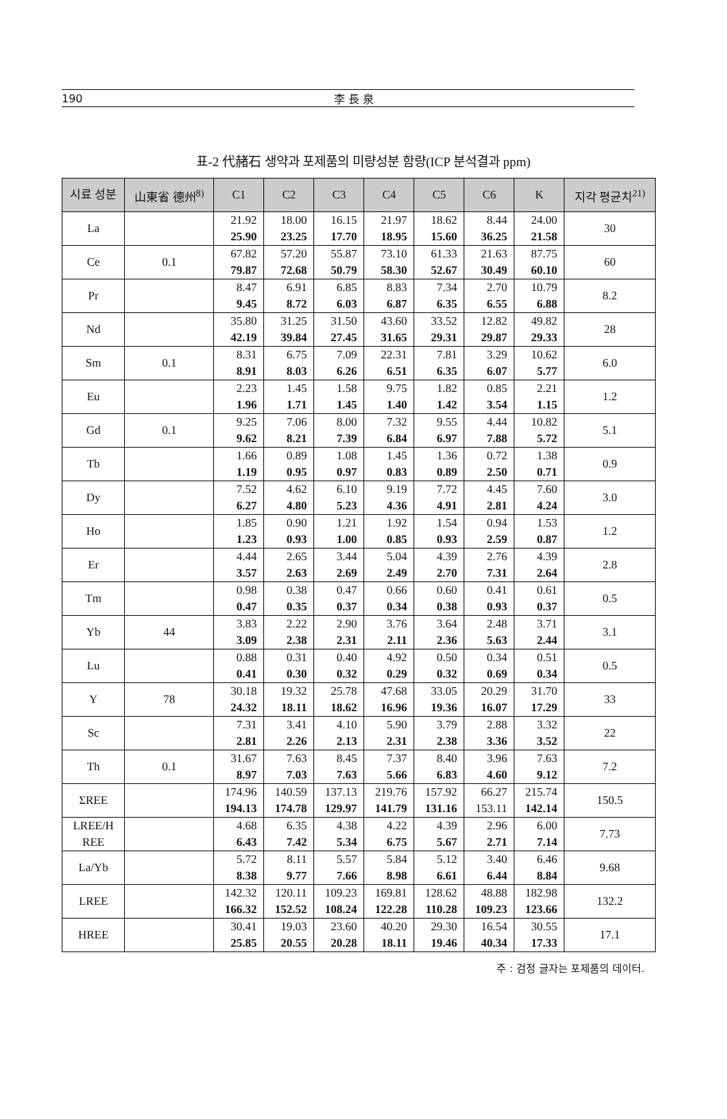190 李 長 泉
표-2 代赭石 생약과 포제품의 미량성분 함량(ICP 분석결과 ppm)
| 시료 성분 | 山東省 德州<sup>8)</sup> | C1 | C2 | C3 | C4 | C5 | C6 | K | 지각 평균치<sup>21)</sup> |
| --- | --- | --- | --- | --- | --- | --- | --- | --- | --- |
| La | | 21.92 25.90 | 18.00 23.25 | 16.15 17.70 | 21.97 18.95 | 18.62 15.60 | 8.44 36.25 | 24.00 21.58 | 30 |
| Ce | 0.1 | 67.82 79.87 | 57.20 72.68 | 55.87 50.79 | 73.10 58.30 | 61.33 52.67 | 21.63 30.49 | 87.75 60.10 | 60 |
| Pr | | 8.47 9.45 | 6.91 8.72 | 6.85 6.03 | 8.83 6.87 | 7.34 6.35 | 2.70 6.55 | 10.79 6.88 | 8.2 |
| Nd | | 35.80 42.19 | 31.25 39.84 | 31.50 27.45 | 43.60 31.65 | 33.52 29.31 | 12.82 29.87 | 49.82 29.33 | 28 |
| Sm | 0.1 | 8.31 8.91 | 6.75 8.03 | 7.09 6.26 | 22.31 6.51 | 7.81 6.35 | 3.29 6.07 | 10.62 5.77 | 6.0 |
| Eu | | 2.23 1.96 | 1.45 1.71 | 1.58 1.45 | 9.75 1.40 | 1.82 1.42 | 0.85 3.54 | 2.21 1.15 | 1.2 |
| Gd | 0.1 | 9.25 9.62 | 7.06 8.21 | 8.00 7.39 | 7.32 6.84 | 9.55 6.97 | 4.44 7.88 | 10.82 5.72 | 5.1 |
| Tb | | 1.66 1.19 | 0.89 0.95 | 1.08 0.97 | 1.45 0.83 | 1.36 0.89 | 0.72 2.50 | 1.38 0.71 | 0.9 |
| Dy | | 7.52 6.27 | 4.62 4.80 | 6.10 5.23 | 9.19 4.36 | 7.72 4.91 | 4.45 2.81 | 7.60 4.24 | 3.0 |
| Ho | | 1.85 1.23 | 0.90 0.93 | 1.21 1.00 | 1.92 0.85 | 1.54 0.93 | 0.94 2.59 | 1.53 0.87 | 1.2 |
| Er | | 4.44 3.57 | 2.65 2.63 | 3.44 2.69 | 5.04 2.49 | 4.39 2.70 | 2.76 7.31 | 4.39 2.64 | 2.8 |
| Tm | | 0.98 0.47 | 0.38 0.35 | 0.47 0.37 | 0.66 0.34 | 0.60 0.38 | 0.41 0.93 | 0.61 0.37 | 0.5 |
| Yb | 44 | 3.83 3.09 | 2.22 2.38 | 2.90 2.31 | 3.76 2.11 | 3.64 2.36 | 2.48 5.63 | 3.71 2.44 | 3.1 |
| Lu | | 0.88 0.41 | 0.31 0.30 | 0.40 0.32 | 4.92 0.29 | 0.50 0.32 | 0.34 0.69 | 0.51 0.34 | 0.5 |
| Y | 78 | 30.18 24.32 | 19.32 18.11 | 25.78 18.62 | 47.68 16.96 | 33.05 19.36 | 20.29 16.07 | 31.70 17.29 | 33 |
| Sc | | 7.31 2.81 | 3.41 2.26 | 4.10 2.13 | 5.90 2.31 | 3.79 2.38 | 2.88 3.36 | 3.32 3.52 | 22 |
| Th | 0.1 | 31.67 8.97 | 7.63 7.03 | 8.45 7.63 | 7.37 5.66 | 8.40 6.83 | 3.96 4.60 | 7.63 9.12 | 7.2 |
| ΣREE | | 174.96 194.13 | 140.59 174.78 | 137.13 129.97 | 219.76 141.79 | 157.92 131.16 | 66.27 153.11 | 215.74 142.14 | 150.5 |
| LREE/H REE | | 4.68 6.43 | 6.35 7.42 | 4.38 5.34 | 4.22 6.75 | 4.39 5.67 | 2.96 2.71 | 6.00 7.14 | 7.73 |
| La/Yb | | 5.72 8.38 | 8.11 9.77 | 5.57 7.66 | 5.84 8.98 | 5.12 6.61 | 3.40 6.44 | 6.46 8.84 | 9.68 |
| LREE | | 142.32 166.32 | 120.11 152.52 | 109.23 108.24 | 169.81 122.28 | 128.62 110.28 | 48.88 109.23 | 182.98 123.66 | 132.2 |
| HREE | | 30.41 25.85 | 19.03 20.55 | 23.60 20.28 | 40.20 18.11 | 29.30 19.46 | 16.54 40.34 | 30.55 17.33 | 17.1 |
주 : 검정 글자는 포제품의 데이터.